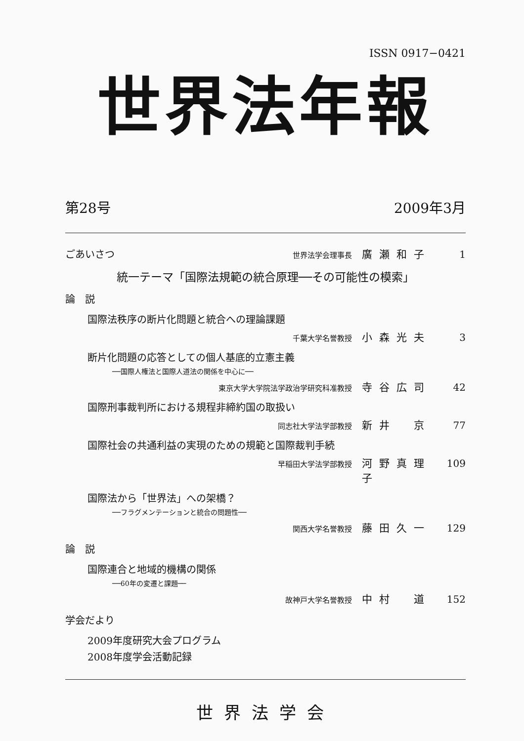ISSN 0917−0421
世界法年報
第28号 2009年3月
ごあいさつ 世界法学会理事長 廣瀬和子 1
統一テーマ「国際法規範の統合原理──その可能性の模索」
論　説
国際法秩序の断片化問題と統合への理論課題
千葉大学名誉教授 小森光夫 3
断片化問題の応答としての個人基底的立憲主義
──国際人権法と国際人道法の関係を中心に──
東京大学大学院法学政治学研究科准教授 寺谷広司 42
国際刑事裁判所における規程非締約国の取扱い
同志社大学法学部教授 新井　京 77
国際社会の共通利益の実現のための規範と国際裁判手続
早稲田大学法学部教授 河野真理子 109
国際法から「世界法」への架橋？
──フラグメンテーションと統合の問題性──
関西大学名誉教授 藤田久一 129
論　説
国際連合と地域的機構の関係
──60年の変遷と課題──
故神戸大学名誉教授 中村　道 152
学会だより
2009年度研究大会プログラム
2008年度学会活動記録
世界法学会